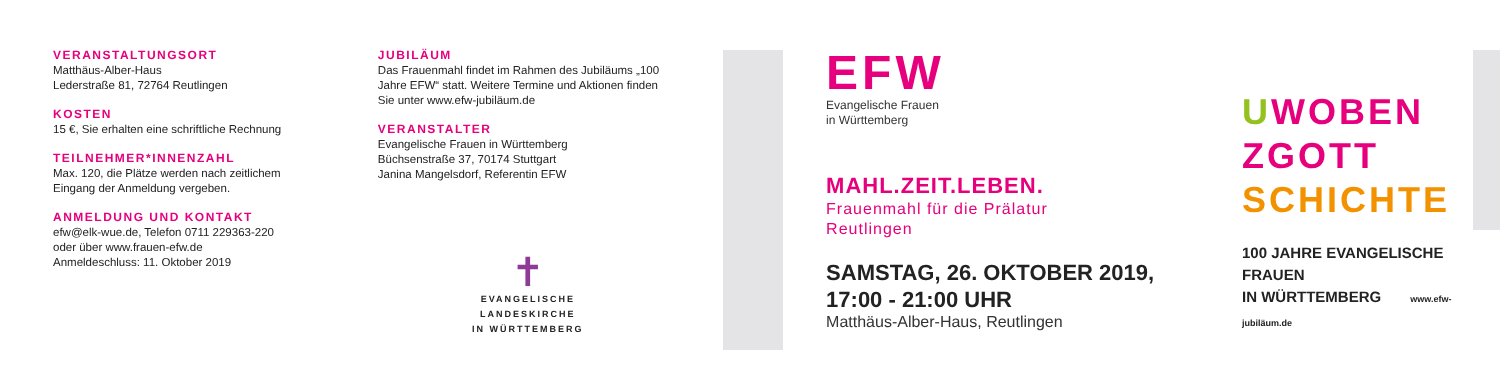VERANSTALTUNGSORT
Matthäus-Alber-Haus
Lederstraße 81, 72764 Reutlingen
KOSTEN
15 €, Sie erhalten eine schriftliche Rechnung
TEILNEHMER*INNENZAHL
Max. 120, die Plätze werden nach zeitlichem Eingang der Anmeldung vergeben.
ANMELDUNG UND KONTAKT
efw@elk-wue.de, Telefon 0711 229363-220
oder über www.frauen-efw.de
Anmeldeschluss: 11. Oktober 2019
JUBILÄUM
Das Frauenmahl findet im Rahmen des Jubiläums „100 Jahre EFW“ statt. Weitere Termine und Aktionen finden Sie unter www.efw-jubiläum.de
VERANSTALTER
Evangelische Frauen in Württemberg
Büchsenstraße 37, 70174 Stuttgart
Janina Mangelsdorf, Referentin EFW
✝
EVANGELISCHE LANDESKIRCHE
IN WÜRTTEMBERG
EFW
Evangelische Frauen
in Württemberg
MAHL.ZEIT.LEBEN.
Frauenmahl für die Prälatur
Reutlingen
SAMSTAG, 26. OKTOBER 2019,
17:00 - 21:00 UHR
Matthäus-Alber-Haus, Reutlingen
UWOBEN
ZGOTT
SCHICHTE
100 JAHRE EVANGELISCHE FRAUEN
IN WÜRTTEMBERG www.efw-jubiläum.de